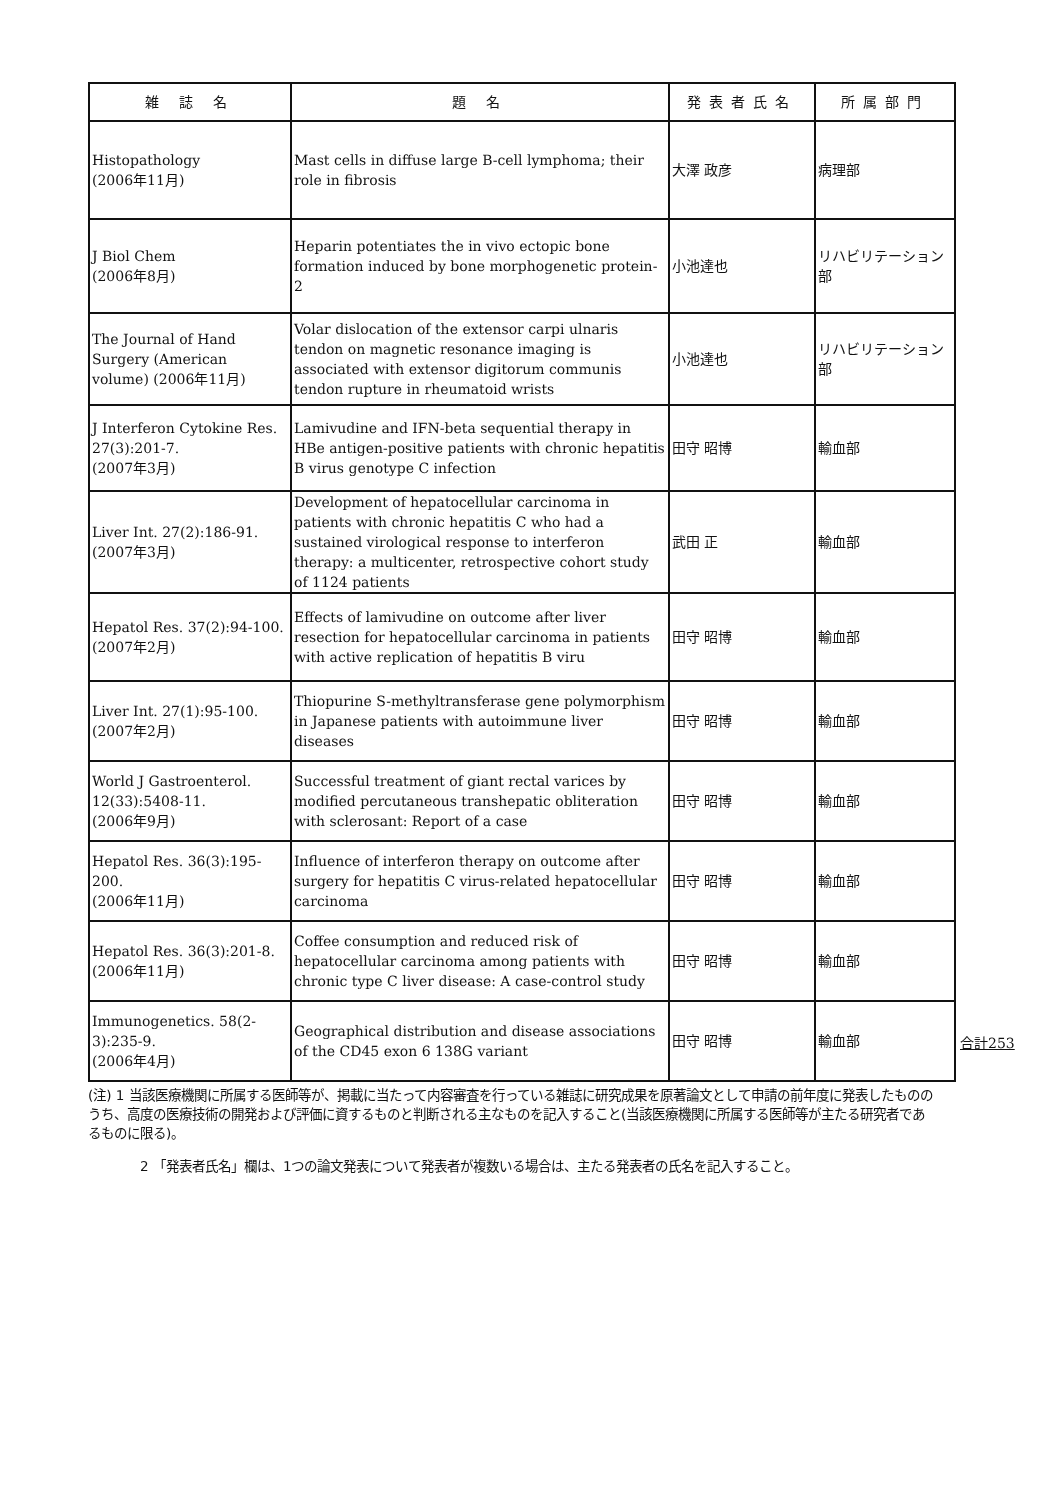| 雑 誌 名 | 題 名 | 発表者氏名 | 所属部門 |
| --- | --- | --- | --- |
| Histopathology (2006年11月) | Mast cells in diffuse large B-cell lymphoma; their role in fibrosis | 大澤 政彦 | 病理部 |
| J Biol Chem (2006年8月) | Heparin potentiates the in vivo ectopic bone formation induced by bone morphogenetic protein-2 | 小池達也 | リハビリテーション部 |
| The Journal of Hand Surgery (American volume) (2006年11月) | Volar dislocation of the extensor carpi ulnaris tendon on magnetic resonance imaging is associated with extensor digitorum communis tendon rupture in rheumatoid wrists | 小池達也 | リハビリテーション部 |
| J Interferon Cytokine Res. 27(3):201-7. (2007年3月) | Lamivudine and IFN-beta sequential therapy in HBe antigen-positive patients with chronic hepatitis B virus genotype C infection | 田守 昭博 | 輸血部 |
| Liver Int. 27(2):186-91. (2007年3月) | Development of hepatocellular carcinoma in patients with chronic hepatitis C who had a sustained virological response to interferon therapy: a multicenter, retrospective cohort study of 1124 patients | 武田 正 | 輸血部 |
| Hepatol Res. 37(2):94-100. (2007年2月) | Effects of lamivudine on outcome after liver resection for hepatocellular carcinoma in patients with active replication of hepatitis B viru | 田守 昭博 | 輸血部 |
| Liver Int. 27(1):95-100. (2007年2月) | Thiopurine S-methyltransferase gene polymorphism in Japanese patients with autoimmune liver diseases | 田守 昭博 | 輸血部 |
| World J Gastroenterol. 12(33):5408-11. (2006年9月) | Successful treatment of giant rectal varices by modified percutaneous transhepatic obliteration with sclerosant: Report of a case | 田守 昭博 | 輸血部 |
| Hepatol Res. 36(3):195-200. (2006年11月) | Influence of interferon therapy on outcome after surgery for hepatitis C virus-related hepatocellular carcinoma | 田守 昭博 | 輸血部 |
| Hepatol Res. 36(3):201-8. (2006年11月) | Coffee consumption and reduced risk of hepatocellular carcinoma among patients with chronic type C liver disease: A case-control study | 田守 昭博 | 輸血部 |
| Immunogenetics. 58(2-3):235-9. (2006年4月) | Geographical distribution and disease associations of the CD45 exon 6 138G variant | 田守 昭博 | 輸血部 |
合計253
(注) 1 当該医療機関に所属する医師等が、掲載に当たって内容審査を行っている雑誌に研究成果を原著論文として申請の前年度に発表したもののうち、高度の医療技術の開発および評価に資するものと判断される主なものを記入すること(当該医療機関に所属する医師等が主たる研究者であるものに限る)。
2 「発表者氏名」欄は、1つの論文発表について発表者が複数いる場合は、主たる発表者の氏名を記入すること。